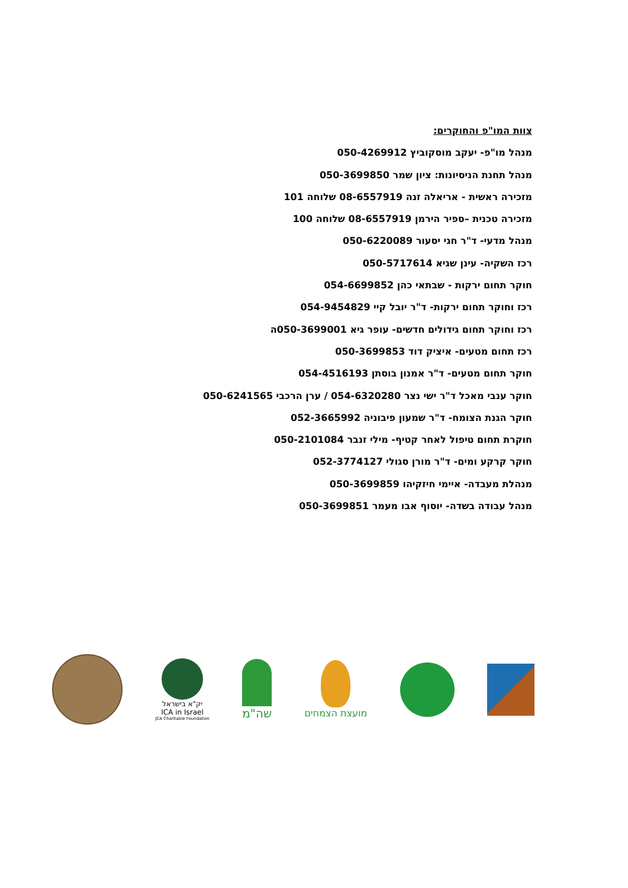צוות המו"פ והחוקרים:
מנהל מו"פ- יעקב מוסקוביץ 050-4269912
מנהל תחנת הניסיונות: ציון שמר 050-3699850
מזכירה ראשית - אריאלה זנה 08-6557919 שלוחה 101
מזכירה טכנית –ספיר הירמן 08-6557919 שלוחה 100
מנהל מדעי- ד"ר חגי יסעור 050-6220089
רכז השקיה- עינן שגיא 050-5717614
חוקר תחום ירקות - שבתאי כהן 054-6699852
רכז וחוקר תחום ירקות- ד"ר יובל קיי 054-9454829
רכז וחוקר תחום גידולים חדשים- עופר גיא 050-3699001ה
רכז תחום מטעים- איציק דוד 050-3699853
חוקר תחום מטעים- ד"ר אמנון בוסתן 054-4516193
חוקר ענבי מאכל ד"ר ישי נצר 054-6320280 / ערן הרכבי 050-6241565
חוקר הגנת הצומח- ד"ר שמעון פיבוניה 052-3665992
חוקרת תחום טיפול לאחר קטיף- מילי זנבר 050-2101084
חוקר קרקע ומים- ד"ר מורן סגולי 052-3774127
מנהלת מעבדה- איימי חיזקיהו 050-3699859
מנהל עבודה בשדה- יוסוף אבו מעמר 050-3699851
יק"א בישראל
ICA in Israel
JCA Charitable Foundation
שה"מ
מועצת הצמחים